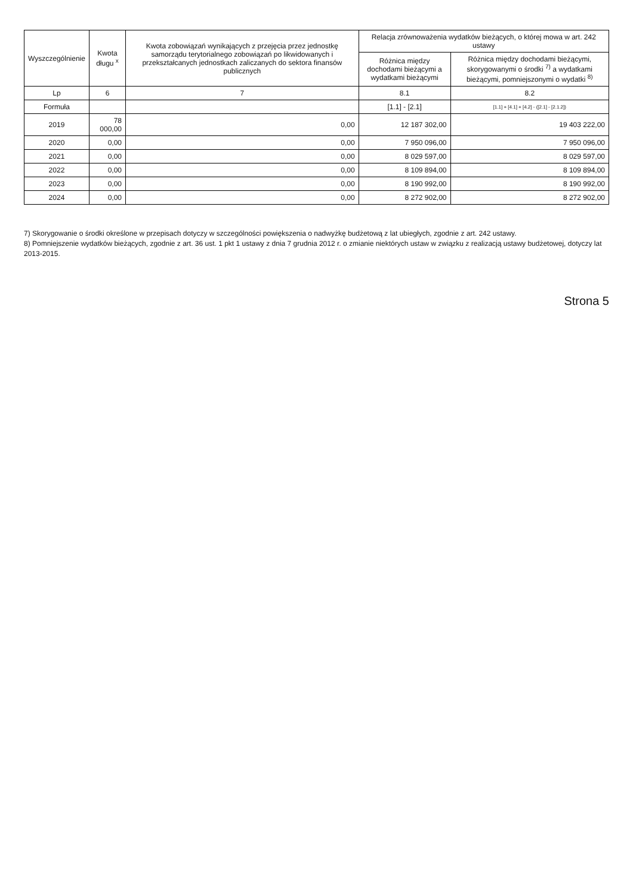| Wyszczególnienie | Kwota długu <sup>x</sup> | Kwota zobowiązań wynikających z przejęcia przez jednostkę samorządu terytorialnego zobowiązań po likwidowanych i przekształcanych jednostkach zaliczanych do sektora finansów publicznych | Relacja zrównoważenia wydatków bieżących, o której mowa w art. 242 ustawy | |
| --- | --- | --- | --- | --- |
| | | | Różnica między dochodami bieżącymi a wydatkami bieżącymi | Różnica między dochodami bieżącymi, skorygowanymi o środki <sup>7)</sup> a wydatkami bieżącymi, pomniejszonymi o wydatki <sup>8)</sup> |
| Lp | 6 | 7 | 8.1 | 8.2 |
| Formuła | | | [1.1] - [2.1] | [1.1] + [4.1] + [4.2] - ([2.1] - [2.1.2]) |
| 2019 | 78 000,00 | 0,00 | 12 187 302,00 | 19 403 222,00 |
| 2020 | 0,00 | 0,00 | 7 950 096,00 | 7 950 096,00 |
| 2021 | 0,00 | 0,00 | 8 029 597,00 | 8 029 597,00 |
| 2022 | 0,00 | 0,00 | 8 109 894,00 | 8 109 894,00 |
| 2023 | 0,00 | 0,00 | 8 190 992,00 | 8 190 992,00 |
| 2024 | 0,00 | 0,00 | 8 272 902,00 | 8 272 902,00 |
7) Skorygowanie o środki określone w przepisach dotyczy w szczególności powiększenia o nadwyżkę budżetową z lat ubiegłych, zgodnie z art. 242 ustawy.
8) Pomniejszenie wydatków bieżących, zgodnie z art. 36 ust. 1 pkt 1 ustawy z dnia 7 grudnia 2012 r. o zmianie niektórych ustaw w związku z realizacją ustawy budżetowej, dotyczy lat 2013-2015.
Strona 5